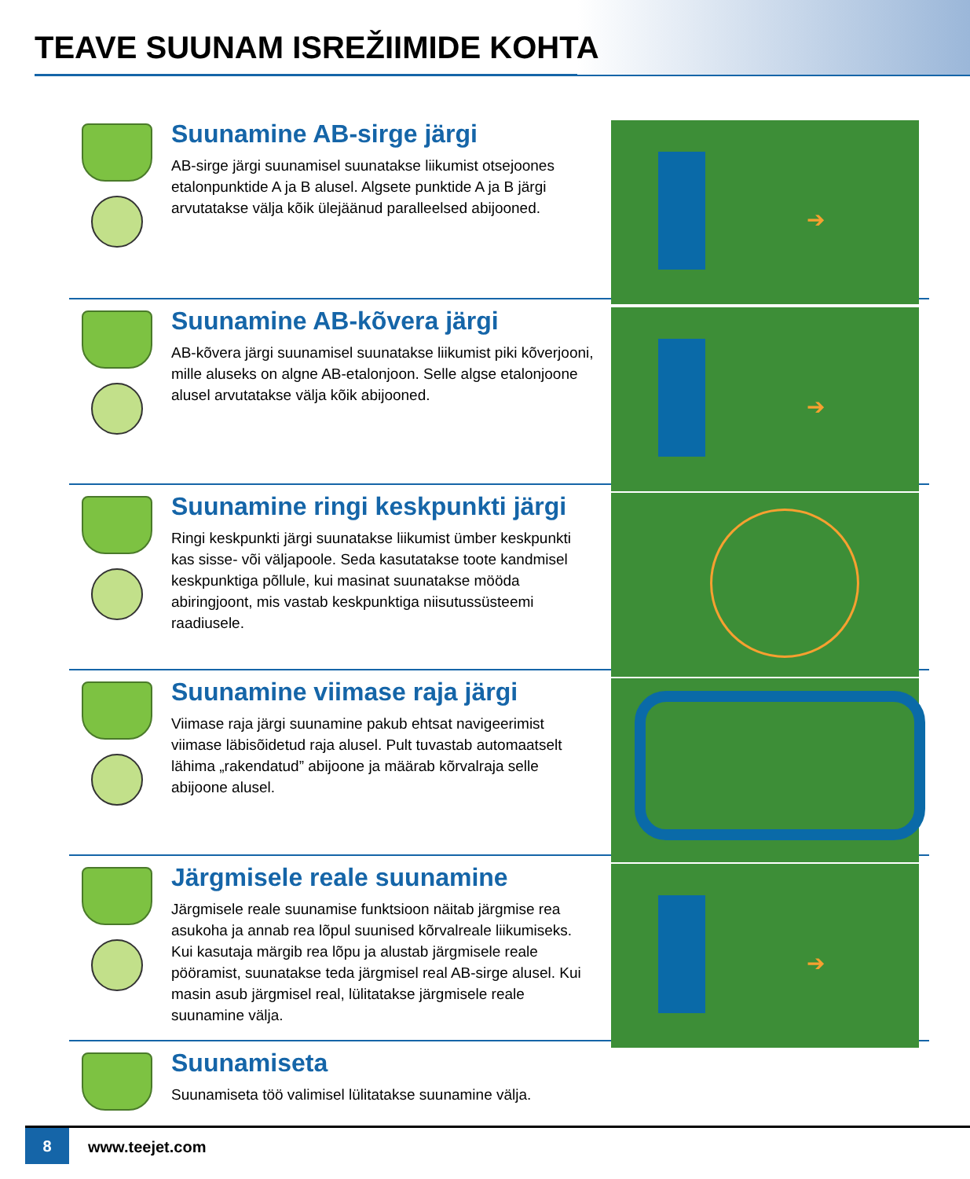TEAVE SUUNAM ISREŽIIMIDE KOHTA
Suunamine AB-sirge järgi
AB-sirge järgi suunamisel suunatakse liikumist otsejoones etalonpunktide A ja B alusel. Algsete punktide A ja B järgi arvutatakse välja kõik ülejäänud paralleelsed abijooned.
➔
Suunamine AB-kõvera järgi
AB-kõvera järgi suunamisel suunatakse liikumist piki kõverjooni, mille aluseks on algne AB-etalonjoon. Selle algse etalonjoone alusel arvutatakse välja kõik abijooned.
➔
Suunamine ringi keskpunkti järgi
Ringi keskpunkti järgi suunatakse liikumist ümber keskpunkti kas sisse- või väljapoole. Seda kasutatakse toote kandmisel keskpunktiga põllule, kui masinat suunatakse mööda abiringjoont, mis vastab keskpunktiga niisutussüsteemi raadiusele.
Suunamine viimase raja järgi
Viimase raja järgi suunamine pakub ehtsat navigeerimist viimase läbisõidetud raja alusel. Pult tuvastab automaatselt lähima „rakendatud” abijoone ja määrab kõrvalraja selle abijoone alusel.
Järgmisele reale suunamine
Järgmisele reale suunamise funktsioon näitab järgmise rea asukoha ja annab rea lõpul suunised kõrvalreale liikumiseks. Kui kasutaja märgib rea lõpu ja alustab järgmisele reale pööramist, suunatakse teda järgmisel real AB-sirge alusel. Kui masin asub järgmisel real, lülitatakse järgmisele reale suunamine välja.
➔
Suunamiseta
Suunamiseta töö valimisel lülitatakse suunamine välja.
8
www.teejet.com